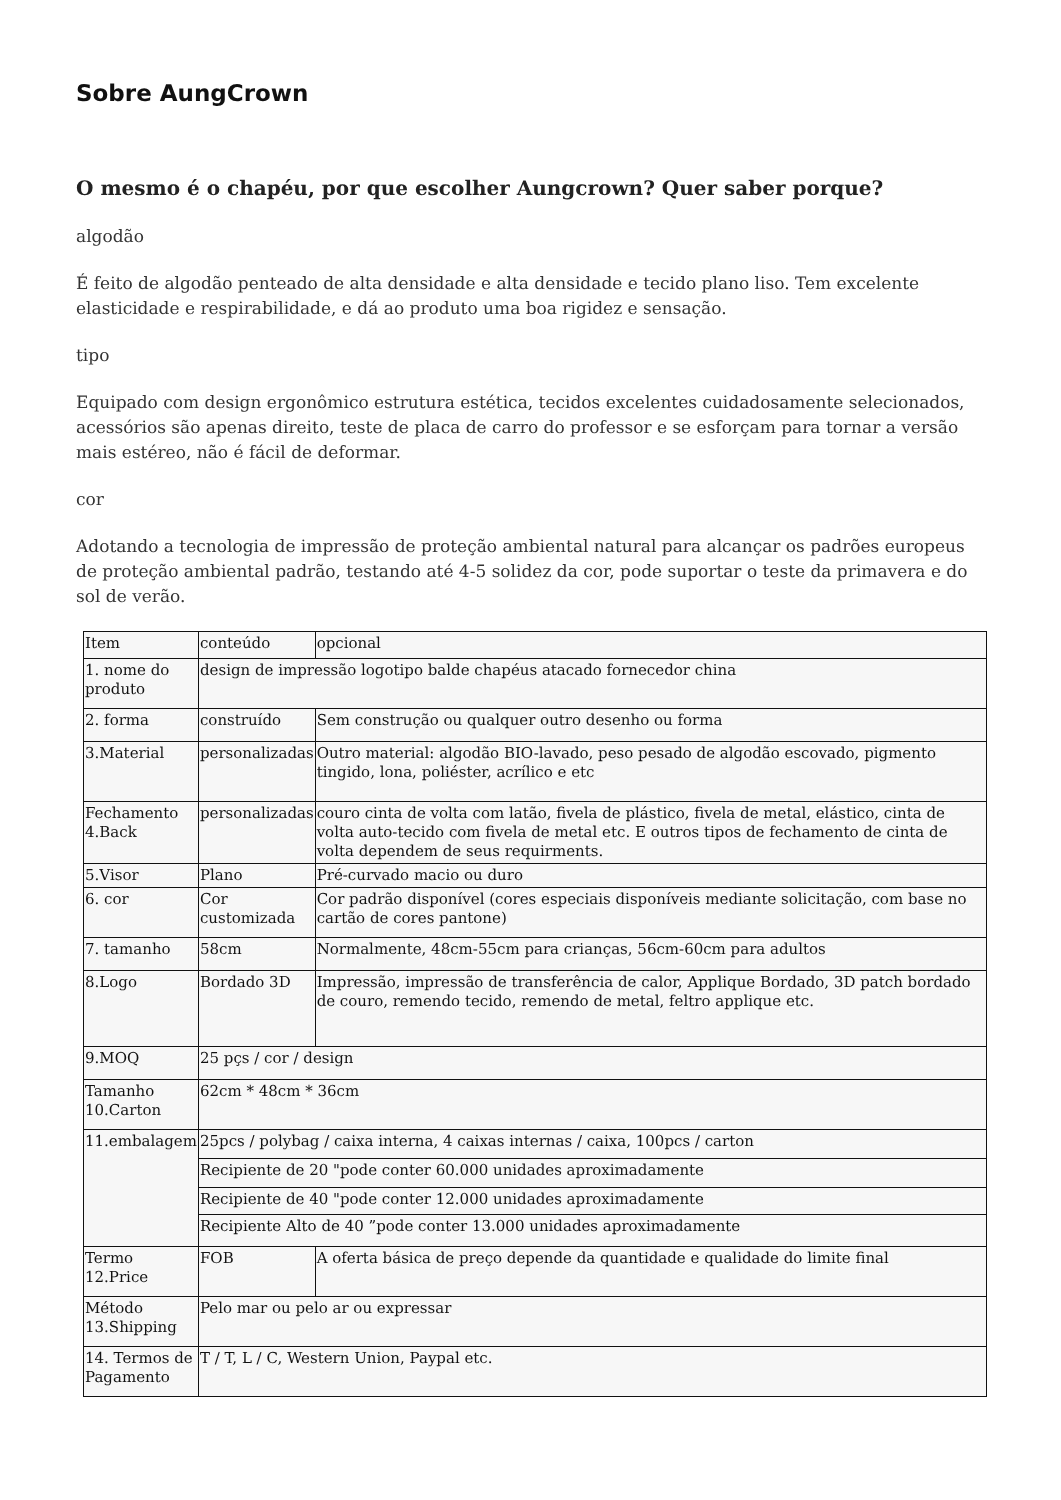Sobre AungCrown
O mesmo é o chapéu, por que escolher Aungcrown? Quer saber porque?
algodão
É feito de algodão penteado de alta densidade e alta densidade e tecido plano liso. Tem excelente elasticidade e respirabilidade, e dá ao produto uma boa rigidez e sensação.
tipo
Equipado com design ergonômico estrutura estética, tecidos excelentes cuidadosamente selecionados, acessórios são apenas direito, teste de placa de carro do professor e se esforçam para tornar a versão mais estéreo, não é fácil de deformar.
cor
Adotando a tecnologia de impressão de proteção ambiental natural para alcançar os padrões europeus de proteção ambiental padrão, testando até 4-5 solidez da cor, pode suportar o teste da primavera e do sol de verão.
| Item | conteúdo | opcional |
| 1. nome do produto | design de impressão logotipo balde chapéus atacado fornecedor china | |
| 2. forma | construído | Sem construção ou qualquer outro desenho ou forma |
| 3.Material | personalizadas | Outro material: algodão BIO-lavado, peso pesado de algodão escovado, pigmento tingido, lona, poliéster, acrílico e etc |
| Fechamento 4.Back | personalizadas | couro cinta de volta com latão, fivela de plástico, fivela de metal, elástico, cinta de volta auto-tecido com fivela de metal etc. E outros tipos de fechamento de cinta de volta dependem de seus requirments. |
| 5.Visor | Plano | Pré-curvado macio ou duro |
| 6. cor | Cor customizada | Cor padrão disponível (cores especiais disponíveis mediante solicitação, com base no cartão de cores pantone) |
| 7. tamanho | 58cm | Normalmente, 48cm-55cm para crianças, 56cm-60cm para adultos |
| 8.Logo | Bordado 3D | Impressão, impressão de transferência de calor, Applique Bordado, 3D patch bordado de couro, remendo tecido, remendo de metal, feltro applique etc. |
| 9.MOQ | 25 pçs / cor / design | |
| Tamanho 10.Carton | 62cm * 48cm * 36cm | |
| 11.embalagem | 25pcs / polybag / caixa interna, 4 caixas internas / caixa, 100pcs / carton | |
| | Recipiente de 20 "pode conter 60.000 unidades aproximadamente | |
| | Recipiente de 40 "pode conter 12.000 unidades aproximadamente | |
| | Recipiente Alto de 40 ”pode conter 13.000 unidades aproximadamente | |
| Termo 12.Price | FOB | A oferta básica de preço depende da quantidade e qualidade do limite final |
| Método 13.Shipping | Pelo mar ou pelo ar ou expressar | |
| 14. Termos de Pagamento | T / T, L / C, Western Union, Paypal etc. | |